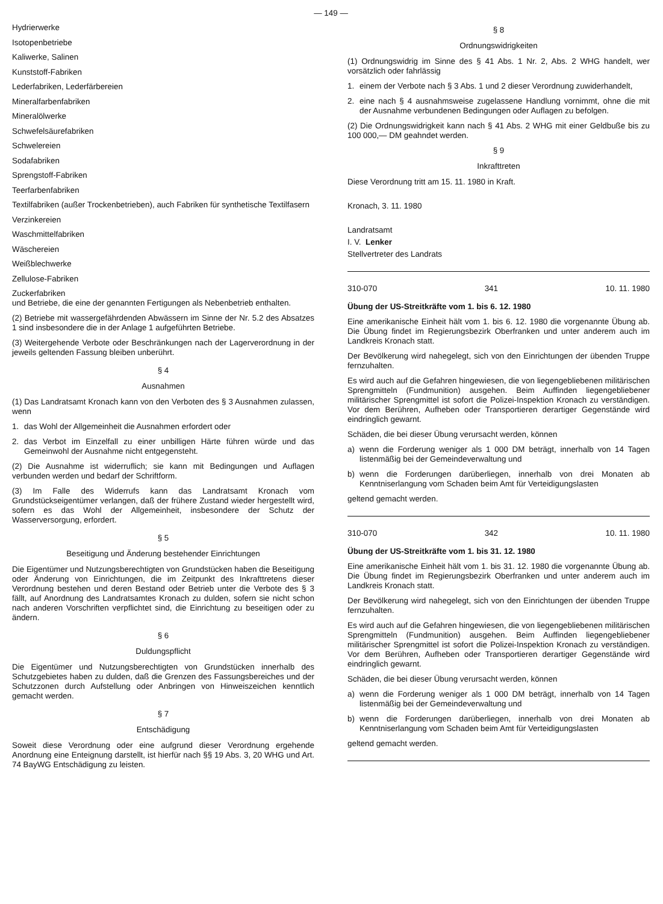— 149 —
Hydrierwerke
Isotopenbetriebe
Kaliwerke, Salinen
Kunststoff-Fabriken
Lederfabriken, Lederfärbereien
Mineralfarbenfabriken
Mineralölwerke
Schwefelsäurefabriken
Schwelereien
Sodafabriken
Sprengstoff-Fabriken
Teerfarbenfabriken
Textilfabriken (außer Trockenbetrieben), auch Fabriken für synthetische Textilfasern
Verzinkereien
Waschmittelfabriken
Wäschereien
Weißblechwerke
Zellulose-Fabriken
Zuckerfabriken
und Betriebe, die eine der genannten Fertigungen als Nebenbetrieb enthalten.
(2) Betriebe mit wassergefährdenden Abwässern im Sinne der Nr. 5.2 des Absatzes 1 sind insbesondere die in der Anlage 1 aufgeführten Betriebe.
(3) Weitergehende Verbote oder Beschränkungen nach der Lagerverordnung in der jeweils geltenden Fassung bleiben unberührt.
§ 4
Ausnahmen
(1) Das Landratsamt Kronach kann von den Verboten des § 3 Ausnahmen zulassen, wenn
1. das Wohl der Allgemeinheit die Ausnahmen erfordert oder
2. das Verbot im Einzelfall zu einer unbilligen Härte führen würde und das Gemeinwohl der Ausnahme nicht entgegensteht.
(2) Die Ausnahme ist widerruflich; sie kann mit Bedingungen und Auflagen verbunden werden und bedarf der Schriftform.
(3) Im Falle des Widerrufs kann das Landratsamt Kronach vom Grundstückseigentümer verlangen, daß der frühere Zustand wieder hergestellt wird, sofern es das Wohl der Allgemeinheit, insbesondere der Schutz der Wasserversorgung, erfordert.
§ 5
Beseitigung und Änderung bestehender Einrichtungen
Die Eigentümer und Nutzungsberechtigten von Grundstücken haben die Beseitigung oder Änderung von Einrichtungen, die im Zeitpunkt des Inkrafttretens dieser Verordnung bestehen und deren Bestand oder Betrieb unter die Verbote des § 3 fällt, auf Anordnung des Landratsamtes Kronach zu dulden, sofern sie nicht schon nach anderen Vorschriften verpflichtet sind, die Einrichtung zu beseitigen oder zu ändern.
§ 6
Duldungspflicht
Die Eigentümer und Nutzungsberechtigten von Grundstücken innerhalb des Schutzgebietes haben zu dulden, daß die Grenzen des Fassungsbereiches und der Schutzzonen durch Aufstellung oder Anbringen von Hinweiszeichen kenntlich gemacht werden.
§ 7
Entschädigung
Soweit diese Verordnung oder eine aufgrund dieser Verordnung ergehende Anordnung eine Enteignung darstellt, ist hierfür nach §§ 19 Abs. 3, 20 WHG und Art. 74 BayWG Entschädigung zu leisten.
§ 8
Ordnungswidrigkeiten
(1) Ordnungswidrig im Sinne des § 41 Abs. 1 Nr. 2, Abs. 2 WHG handelt, wer vorsätzlich oder fahrlässig
1. einem der Verbote nach § 3 Abs. 1 und 2 dieser Verordnung zuwiderhandelt,
2. eine nach § 4 ausnahmsweise zugelassene Handlung vornimmt, ohne die mit der Ausnahme verbundenen Bedingungen oder Auflagen zu befolgen.
(2) Die Ordnungswidrigkeit kann nach § 41 Abs. 2 WHG mit einer Geldbuße bis zu 100 000,— DM geahndet werden.
§ 9
Inkrafttreten
Diese Verordnung tritt am 15. 11. 1980 in Kraft.
Kronach, 3. 11. 1980
Landratsamt
I. V. Lenker
Stellvertreter des Landrats
310-070 341 10. 11. 1980
Übung der US-Streitkräfte vom 1. bis 6. 12. 1980
Eine amerikanische Einheit hält vom 1. bis 6. 12. 1980 die vorgenannte Übung ab. Die Übung findet im Regierungsbezirk Oberfranken und unter anderem auch im Landkreis Kronach statt.
Der Bevölkerung wird nahegelegt, sich von den Einrichtungen der übenden Truppe fernzuhalten.
Es wird auch auf die Gefahren hingewiesen, die von liegengebliebenen militärischen Sprengmitteln (Fundmunition) ausgehen. Beim Auffinden liegengebliebener militärischer Sprengmittel ist sofort die Polizei-Inspektion Kronach zu verständigen. Vor dem Berühren, Aufheben oder Transportieren derartiger Gegenstände wird eindringlich gewarnt.
Schäden, die bei dieser Übung verursacht werden, können
a) wenn die Forderung weniger als 1 000 DM beträgt, innerhalb von 14 Tagen listenmäßig bei der Gemeindeverwaltung und
b) wenn die Forderungen darüberliegen, innerhalb von drei Monaten ab Kenntniserlangung vom Schaden beim Amt für Verteidigungslasten
geltend gemacht werden.
310-070 342 10. 11. 1980
Übung der US-Streitkräfte vom 1. bis 31. 12. 1980
Eine amerikanische Einheit hält vom 1. bis 31. 12. 1980 die vorgenannte Übung ab. Die Übung findet im Regierungsbezirk Oberfranken und unter anderem auch im Landkreis Kronach statt.
Der Bevölkerung wird nahegelegt, sich von den Einrichtungen der übenden Truppe fernzuhalten.
Es wird auch auf die Gefahren hingewiesen, die von liegengebliebenen militärischen Sprengmitteln (Fundmunition) ausgehen. Beim Auffinden liegengebliebener militärischer Sprengmittel ist sofort die Polizei-Inspektion Kronach zu verständigen. Vor dem Berühren, Aufheben oder Transportieren derartiger Gegenstände wird eindringlich gewarnt.
Schäden, die bei dieser Übung verursacht werden, können
a) wenn die Forderung weniger als 1 000 DM beträgt, innerhalb von 14 Tagen listenmäßig bei der Gemeindeverwaltung und
b) wenn die Forderungen darüberliegen, innerhalb von drei Monaten ab Kenntniserlangung vom Schaden beim Amt für Verteidigungslasten
geltend gemacht werden.